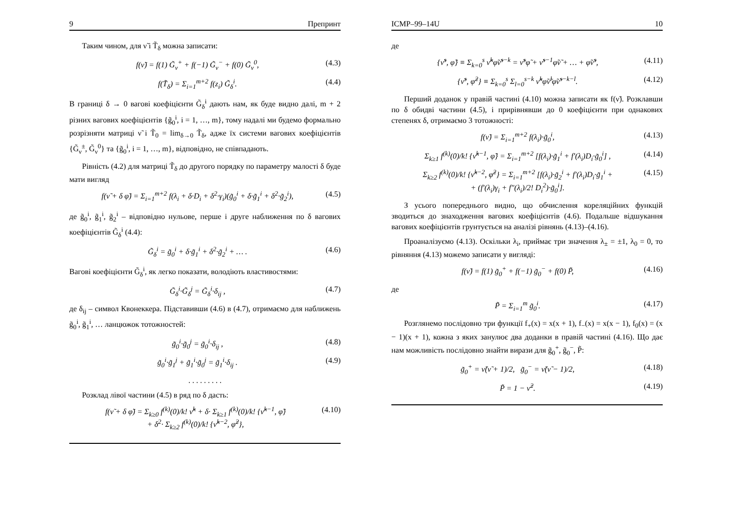9 Препринт
Таким чином, для ν̃ і T̃<sub>δ</sub> можна записати:
f(ν̃) = f(1) G̃<sub>ν</sub><sup>+</sup> + f(−1) G̃<sub>ν</sub><sup>−</sup> + f(0) G̃<sub>ν</sub><sup>0</sup>, (4.3)
f(T̃<sub>δ</sub>) = Σ<sub>i=1</sub><sup>m+2</sup> f(z<sub>i</sub>) G̃<sub>δ</sub><sup>i</sup>. (4.4)
В границі δ → 0 вагові коефіцієнти G̃<sub>δ</sub><sup>i</sup> дають нам, як буде видно далі, m + 2 різних вагових коефіцієнтів {g̃<sub>0</sub><sup>i</sup>, i = 1, …, m}, тому надалі ми будемо формально розрізняти матриці ν̃ і T̃<sub>0</sub> = lim<sub>δ→0</sub> T̃<sub>δ</sub>, адже їх системи вагових коефіцієнтів {G̃<sub>ν</sub><sup>±</sup>, G̃<sub>ν</sub><sup>0</sup>} та {g̃<sub>0</sub><sup>i</sup>, i = 1, …, m}, відповідно, не співпадають.
Рівність (4.2) для матриці T̃<sub>δ</sub> до другого порядку по параметру малості δ буде мати вигляд
f(ν̃ + δ φ̃) = Σ<sub>i=1</sub><sup>m+2</sup> f(λ<sub>i</sub> + δ·D<sub>i</sub> + δ<sup>2</sup>·γ<sub>i</sub>)(g̃<sub>0</sub><sup>i</sup> + δ·g̃<sub>1</sub><sup>i</sup> + δ<sup>2</sup>·g̃<sub>2</sub><sup>i</sup>), (4.5)
де g̃<sub>0</sub><sup>i</sup>, g̃<sub>1</sub><sup>i</sup>, g̃<sub>2</sub><sup>i</sup> – відповідно нульове, перше і друге наближення по δ вагових коефіцієнтів G̃<sub>δ</sub><sup>i</sup> (4.4):
G̃<sub>δ</sub><sup>i</sup> = g̃<sub>0</sub><sup>i</sup> + δ·g̃<sub>1</sub><sup>i</sup> + δ<sup>2</sup>·g̃<sub>2</sub><sup>i</sup> + … . (4.6)
Вагові коефіцієнти G̃<sub>δ</sub><sup>i</sup>, як легко показати, володіють властивостями:
G̃<sub>δ</sub><sup>i</sup>·G̃<sub>δ</sub><sup>j</sup> = G̃<sub>δ</sub><sup>i</sup>·δ<sub>ij</sub> , (4.7)
де δ<sub>ij</sub> – символ Квонеккера. Підставивши (4.6) в (4.7), отримаємо для наближень g̃<sub>0</sub><sup>i</sup>, g̃<sub>1</sub><sup>i</sup>, … ланцюжок тотожностей:
g̃<sub>0</sub><sup>i</sup>·g̃<sub>0</sub><sup>j</sup> = g̃<sub>0</sub><sup>i</sup>·δ<sub>ij</sub> , (4.8)
g̃<sub>0</sub><sup>i</sup>·g̃<sub>1</sub><sup>j</sup> + g̃<sub>1</sub><sup>i</sup>·g̃<sub>0</sub><sup>j</sup> = g̃<sub>1</sub><sup>i</sup>·δ<sub>ij</sub> . (4.9)
. . . . . . . . .
Розклад лівої частини (4.5) в ряд по δ дасть:
f(ν̃ + δ φ̃) = Σ<sub>k≥0</sub> f<sup>(k)</sup>(0)/k! ν̃<sup>k</sup> + δ· Σ<sub>k≥1</sub> f<sup>(k)</sup>(0)/k! {ν̃<sup>k−1</sup>, φ̃}
+ δ<sup>2</sup>· Σ<sub>k≥2</sub> f<sup>(k)</sup>(0)/k! {ν̃<sup>k−2</sup>, φ̃<sup>2</sup>}, (4.10)
ICMP–99–14U 10
де
{ν̃<sup>s</sup>, φ̃} ≡ Σ<sub>k=0</sub><sup>s</sup> ν̃<sup>k</sup>φ̃ν̃<sup>s−k</sup> = ν̃<sup>s</sup>φ̃ + ν̃<sup>s−1</sup>φ̃ν̃ + … + φ̃ν̃<sup>s</sup>, (4.11)
{ν̃<sup>s</sup>, φ̃<sup>2</sup>} ≡ Σ<sub>k=0</sub><sup>s</sup> Σ<sub>l=0</sub><sup>s−k</sup> ν̃<sup>k</sup>φ̃ν̃<sup>l</sup>φ̃ν̃<sup>s−k−l</sup>. (4.12)
Перший доданок у правій частині (4.10) можна записати як f(ν̃). Розклавши по δ обидві частини (4.5), і прирівнявши до 0 коефіцієнти при однакових степенях δ, отримаємо 3 тотожності:
f(ν̃) = Σ<sub>i=1</sub><sup>m+2</sup> f(λ<sub>i</sub>)·g̃<sub>0</sub><sup>i</sup>, (4.13)
Σ<sub>k≥1</sub> f<sup>(k)</sup>(0)/k! {ν̃<sup>k−1</sup>, φ̃} = Σ<sub>i=1</sub><sup>m+2</sup> [f(λ<sub>i</sub>)·g̃<sub>1</sub><sup>i</sup> + f′(λ<sub>i</sub>)D<sub>i</sub>·g̃<sub>0</sub><sup>i</sup>] , (4.14)
Σ<sub>k≥2</sub> f<sup>(k)</sup>(0)/k! {ν̃<sup>k−2</sup>, φ̃<sup>2</sup>} = Σ<sub>i=1</sub><sup>m+2</sup> [f(λ<sub>i</sub>)·g̃<sub>2</sub><sup>i</sup> + f′(λ<sub>i</sub>)D<sub>i</sub>·g̃<sub>1</sub><sup>i</sup> +
+ (f′(λ<sub>i</sub>)γ<sub>i</sub> + f″(λ<sub>i</sub>)/2! D<sub>i</sub><sup>2</sup>)·g̃<sub>0</sub><sup>i</sup>]. (4.15)
З усього попереднього видно, що обчислення кореляційних функцій зводиться до знаходження вагових коефіцієнтів (4.6). Подальше відшукання вагових коефіцієнтів грунтується на аналізі рівнянь (4.13)–(4.16).
Проаналізуємо (4.13). Оскільки λ<sub>i</sub>, приймає три значення λ<sub>±</sub> = ±1, λ<sub>0</sub> = 0, то рівняння (4.13) можемо записати у вигляді:
f(ν̃) = f(1) g̃<sub>0</sub><sup>+</sup> + f(−1) g̃<sub>0</sub><sup>−</sup> + f(0) P̃, (4.16)
де
P̃ = Σ<sub>i=1</sub><sup>m</sup> g̃<sub>0</sub><sup>i</sup>. (4.17)
Розглянемо послідовно три функції f<sub>+</sub>(x) = x(x + 1), f<sub>−</sub>(x) = x(x − 1), f<sub>0</sub>(x) = (x − 1)(x + 1), кожна з яких занулює два доданки в правій частині (4.16). Що дає нам можливість послідовно знайти вирази для g̃<sub>0</sub><sup>+</sup>, g̃<sub>0</sub><sup>−</sup>, P̃:
g̃<sub>0</sub><sup>+</sup> = ν̃(ν̃ + 1)/2, g̃<sub>0</sub><sup>−</sup> = ν̃(ν̃ − 1)/2, (4.18)
P̃ = 1 − ν̃<sup>2</sup>. (4.19)